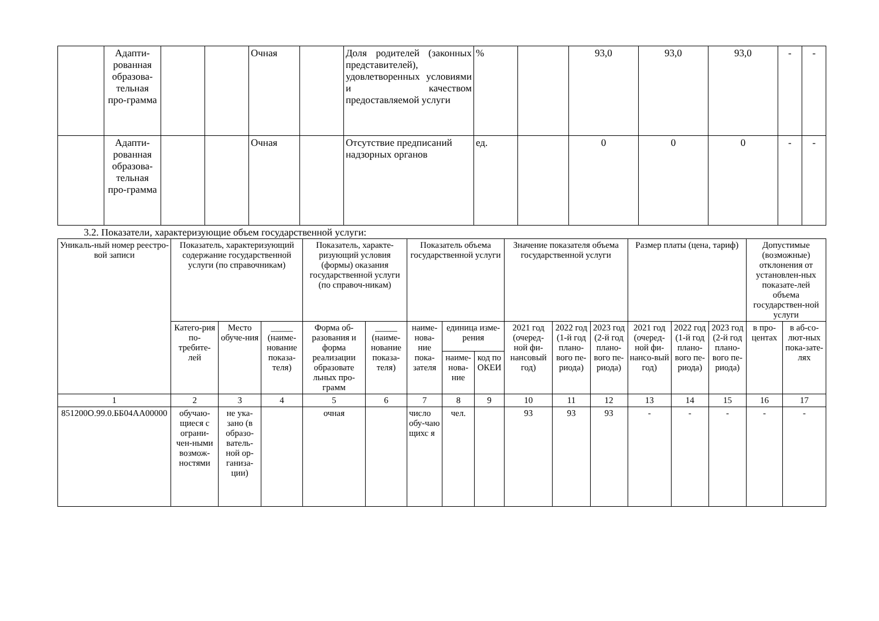| | Адапти-рованная образова-тельная про-грамма | | | Очная | | Доля родителей (законных представителей), удовлетворенных условиями и качеством предоставляемой услуги | % | | 93,0 | 93,0 | 93,0 | - | - |
| | Адапти-рованная образова-тельная про-грамма | | | Очная | | Отсутствие предписаний надзорных органов | ед. | | 0 | 0 | 0 | - | - |
3.2. Показатели, характеризующие объем государственной услуги:
| Уникаль-ный номер реестро-вой записи | Показатель, характеризующий содержание государственной услуги (по справочникам) | | | Показатель, характе-ризующий условия (формы) оказания государственной услуги (по справоч-никам) | | Показатель объема государственной услуги | | | Значение показателя объема государственной услуги | | | Размер платы (цена, тариф) | | | Допустимые (возможные) отклонения от установлен-ных показате-лей объема государствен-ной услуги | |
| --- | --- | --- | --- | --- | --- | --- | --- | --- | --- | --- | --- | --- | --- | --- | --- | --- |
| | Катего-рия по-требите-лей | Место обуче-ния | _____ (наиме-нование показа-теля) | Форма об-разования и форма реализации образовате льных про-грамм | _____ (наиме-нование показа-теля) | наиме-нова-ние пока-зателя | единица изме-рения | | 2021 год (очеред-ной фи-нансовый год) | 2022 год (1-й год плано-вого пе-риода) | 2023 год (2-й год плано-вого пе-риода) | 2021 год (очеред-ной фи-нансо-вый год) | 2022 год (1-й год плано-вого пе-риода) | 2023 год (2-й год плано-вого пе-риода) | в про-центах | в аб-со-лют-ных пока-зате-лях |
| | | | | | | | наиме-нова-ние | код по ОКЕИ | | | | | | | | |
| 1 | 2 | 3 | 4 | 5 | 6 | 7 | 8 | 9 | 10 | 11 | 12 | 13 | 14 | 15 | 16 | 17 |
| 851200О.99.0.ББ04АА00000 | обучаю-щиеся с ограни-чен-ными возмож-ностями | не ука-зано (в образо-ватель-ной ор-ганиза-ции) | | очная | | число обу-чаю щихс я | чел. | | 93 | 93 | 93 | - | - | - | - | - |